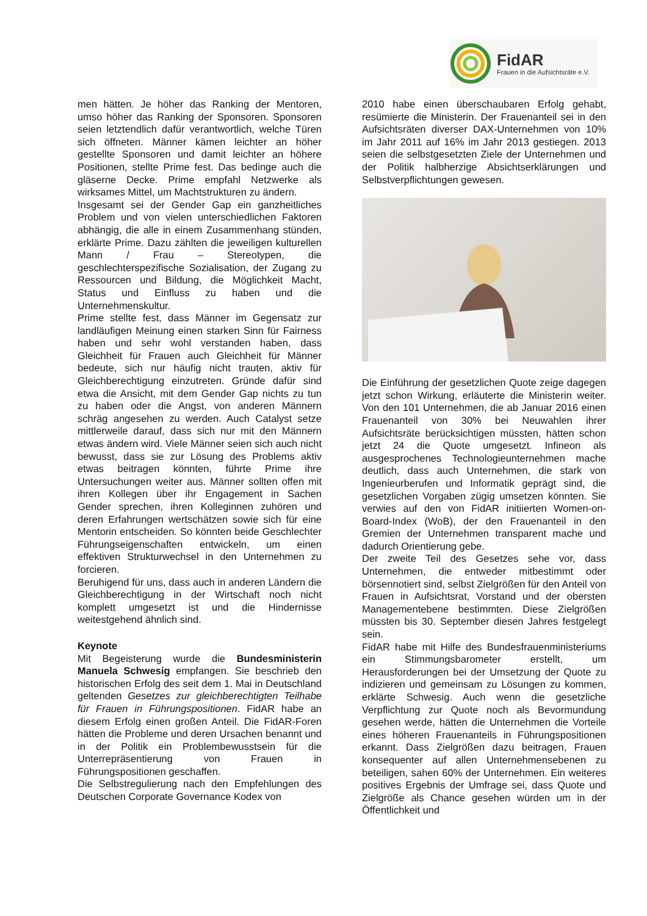FidAR
Frauen in die Aufsichtsräte e.V.
men hätten. Je höher das Ranking der Mentoren, umso höher das Ranking der Sponsoren. Sponsoren seien letztendlich dafür verantwortlich, welche Türen sich öffneten. Männer kämen leichter an höher gestellte Sponsoren und damit leichter an höhere Positionen, stellte Prime fest. Das bedinge auch die gläserne Decke. Prime empfahl Netzwerke als wirksames Mittel, um Machtstrukturen zu ändern.
Insgesamt sei der Gender Gap ein ganzheitliches Problem und von vielen unterschiedlichen Faktoren abhängig, die alle in einem Zusammenhang stünden, erklärte Prime. Dazu zählten die jeweiligen kulturellen Mann / Frau – Stereotypen, die geschlechterspezifische Sozialisation, der Zugang zu Ressourcen und Bildung, die Möglichkeit Macht, Status und Einfluss zu haben und die Unternehmenskultur.
Prime stellte fest, dass Männer im Gegensatz zur landläufigen Meinung einen starken Sinn für Fairness haben und sehr wohl verstanden haben, dass Gleichheit für Frauen auch Gleichheit für Männer bedeute, sich nur häufig nicht trauten, aktiv für Gleichberechtigung einzutreten. Gründe dafür sind etwa die Ansicht, mit dem Gender Gap nichts zu tun zu haben oder die Angst, von anderen Männern schräg angesehen zu werden. Auch Catalyst setze mittlerweile darauf, dass sich nur mit den Männern etwas ändern wird. Viele Männer seien sich auch nicht bewusst, dass sie zur Lösung des Problems aktiv etwas beitragen könnten, führte Prime ihre Untersuchungen weiter aus. Männer sollten offen mit ihren Kollegen über ihr Engagement in Sachen Gender sprechen, ihren Kolleginnen zuhören und deren Erfahrungen wertschätzen sowie sich für eine Mentorin entscheiden. So könnten beide Geschlechter Führungseigenschaften entwickeln, um einen effektiven Strukturwechsel in den Unternehmen zu forcieren.
Beruhigend für uns, dass auch in anderen Ländern die Gleichberechtigung in der Wirtschaft noch nicht komplett umgesetzt ist und die Hindernisse weitestgehend ähnlich sind.
Keynote
Mit Begeisterung wurde die Bundesministerin Manuela Schwesig empfangen. Sie beschrieb den historischen Erfolg des seit dem 1. Mai in Deutschland geltenden Gesetzes zur gleichberechtigten Teilhabe für Frauen in Führungspositionen. FidAR habe an diesem Erfolg einen großen Anteil. Die FidAR-Foren hätten die Probleme und deren Ursachen benannt und in der Politik ein Problembewusstsein für die Unterrepräsentierung von Frauen in Führungspositionen geschaffen.
Die Selbstregulierung nach den Empfehlungen des Deutschen Corporate Governance Kodex von
2010 habe einen überschaubaren Erfolg gehabt, resümierte die Ministerin. Der Frauenanteil sei in den Aufsichtsräten diverser DAX-Unternehmen von 10% im Jahr 2011 auf 16% im Jahr 2013 gestiegen. 2013 seien die selbstgesetzten Ziele der Unternehmen und der Politik halbherzige Absichtserklärungen und Selbstverpflichtungen gewesen.
Die Einführung der gesetzlichen Quote zeige dagegen jetzt schon Wirkung, erläuterte die Ministerin weiter. Von den 101 Unternehmen, die ab Januar 2016 einen Frauenanteil von 30% bei Neuwahlen ihrer Aufsichtsräte berücksichtigen müssten, hätten schon jetzt 24 die Quote umgesetzt. Infineon als ausgesprochenes Technologieunternehmen mache deutlich, dass auch Unternehmen, die stark von Ingenieurberufen und Informatik geprägt sind, die gesetzlichen Vorgaben zügig umsetzen könnten. Sie verwies auf den von FidAR initiierten Women-on-Board-Index (WoB), der den Frauenanteil in den Gremien der Unternehmen transparent mache und dadurch Orientierung gebe.
Der zweite Teil des Gesetzes sehe vor, dass Unternehmen, die entweder mitbestimmt oder börsennotiert sind, selbst Zielgrößen für den Anteil von Frauen in Aufsichtsrat, Vorstand und der obersten Managementebene bestimmten. Diese Zielgrößen müssten bis 30. September diesen Jahres festgelegt sein.
FidAR habe mit Hilfe des Bundesfrauenministeriums ein Stimmungsbarometer erstellt, um Herausforderungen bei der Umsetzung der Quote zu indizieren und gemeinsam zu Lösungen zu kommen, erklärte Schwesig. Auch wenn die gesetzliche Verpflichtung zur Quote noch als Bevormundung gesehen werde, hätten die Unternehmen die Vorteile eines höheren Frauenanteils in Führungspositionen erkannt. Dass Zielgrößen dazu beitragen, Frauen konsequenter auf allen Unternehmensebenen zu beteiligen, sahen 60% der Unternehmen. Ein weiteres positives Ergebnis der Umfrage sei, dass Quote und Zielgröße als Chance gesehen würden um in der Öffentlichkeit und